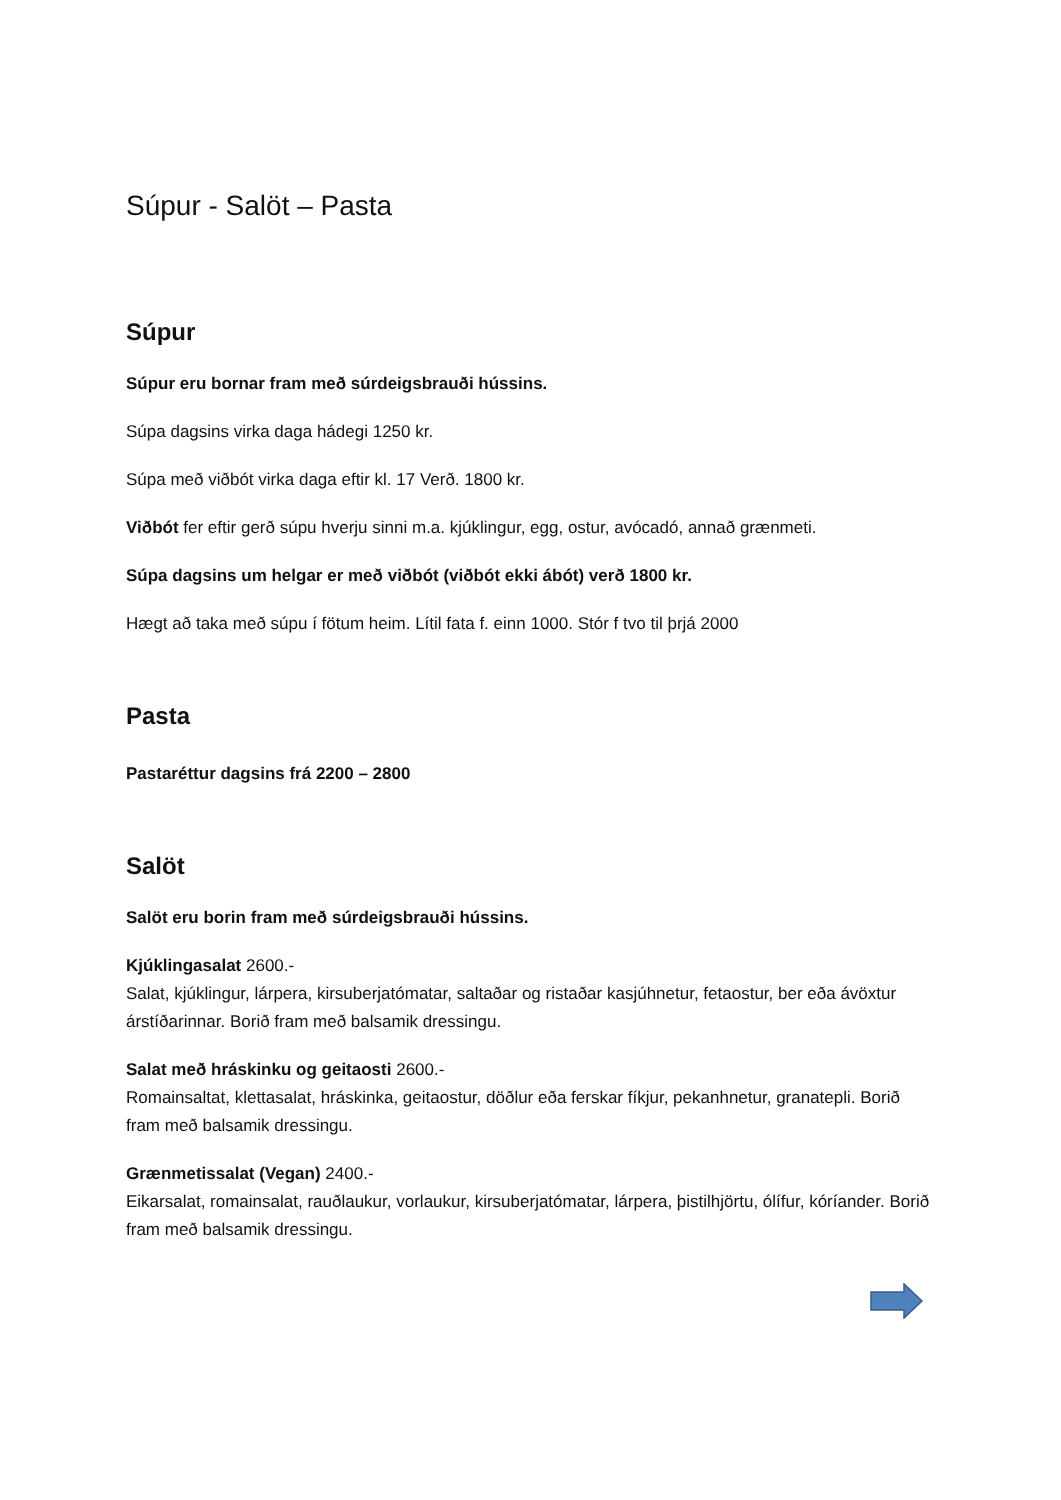Súpur - Salöt – Pasta
Súpur
Súpur eru bornar fram með súrdeigsbrauði hússins.
Súpa dagsins virka daga hádegi 1250 kr.
Súpa með viðbót virka daga eftir kl. 17 Verð. 1800 kr.
Viðbót fer eftir gerð súpu hverju sinni m.a. kjúklingur, egg, ostur, avócadó, annað grænmeti.
Súpa dagsins um helgar er með viðbót (viðbót ekki ábót) verð 1800 kr.
Hægt að taka með súpu í fötum heim. Lítil fata f. einn 1000. Stór f tvo til þrjá 2000
Pasta
Pastaréttur dagsins frá 2200 – 2800
Salöt
Salöt eru borin fram með súrdeigsbrauði hússins.
Kjúklingasalat 2600.-
Salat, kjúklingur, lárpera, kirsuberjatómatar, saltaðar og ristaðar kasjúhnetur, fetaostur, ber eða ávöxtur árstíðarinnar. Borið fram með balsamik dressingu.
Salat með hráskinku og geitaosti 2600.-
Romainsaltat, klettasalat, hráskinka, geitaostur, döðlur eða ferskar fíkjur, pekanhnetur, granatepli. Borið fram með balsamik dressingu.
Grænmetissalat (Vegan) 2400.-
Eikarsalat, romainsalat, rauðlaukur, vorlaukur, kirsuberjatómatar, lárpera, þistilhjörtu, ólífur, kóríander. Borið fram með balsamik dressingu.